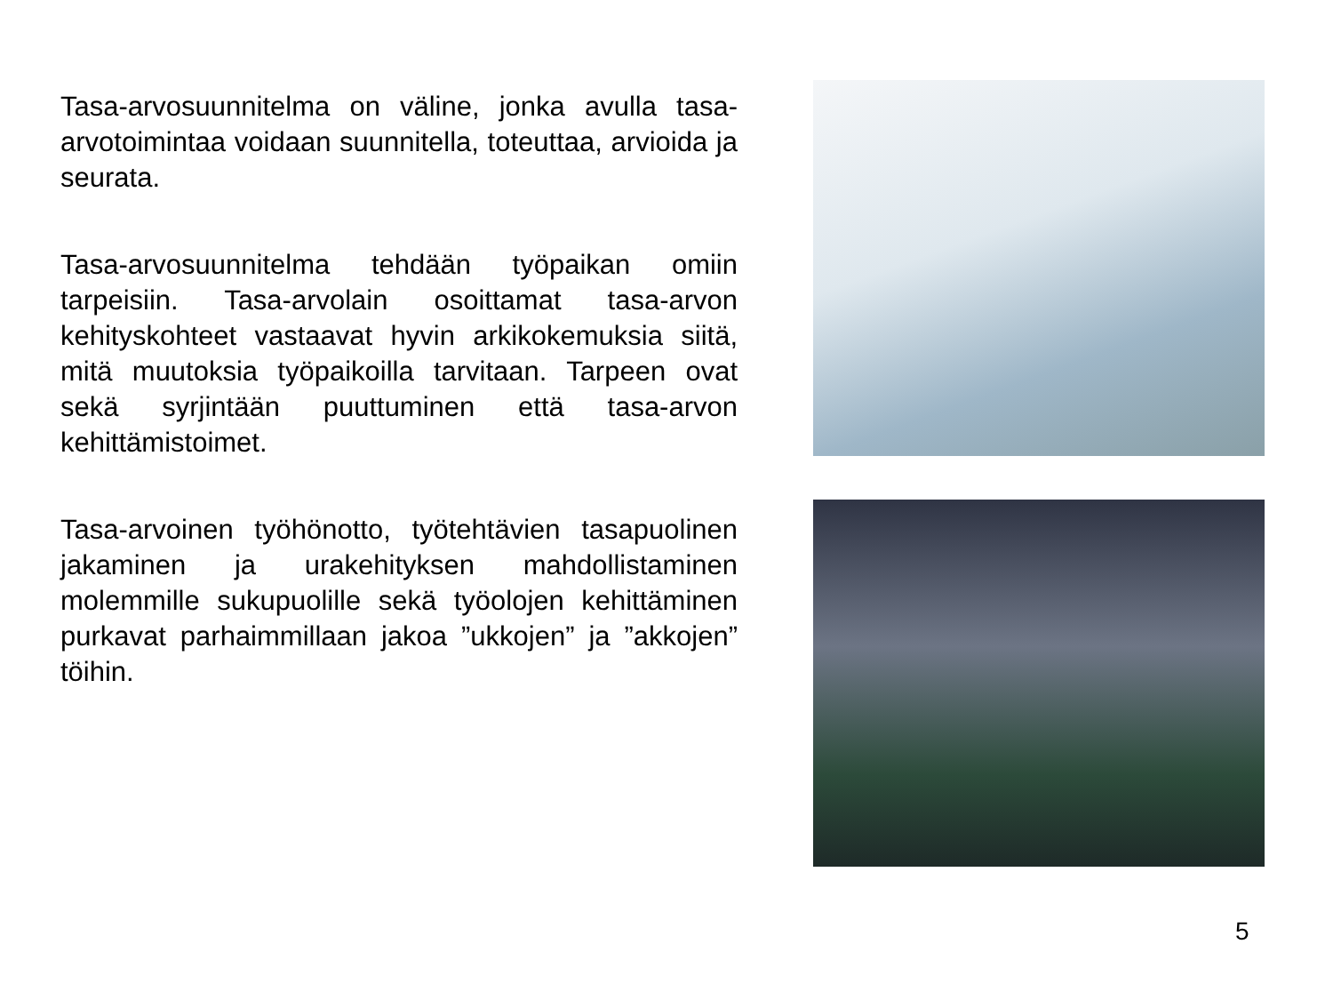Tasa-arvosuunnitelma on väline, jonka avulla tasa-arvotoimintaa voidaan suunnitella, toteuttaa, arvioida ja seurata.
Tasa-arvosuunnitelma tehdään työpaikan omiin tarpeisiin. Tasa-arvolain osoittamat tasa-arvon kehityskohteet vastaavat hyvin arkikokemuksia siitä, mitä muutoksia työpaikoilla tarvitaan. Tarpeen ovat sekä syrjintään puuttuminen että tasa-arvon kehittämistoimet.
Tasa-arvoinen työhönotto, työtehtävien tasapuolinen jakaminen ja urakehityksen mahdollistaminen molemmille sukupuolille sekä työolojen kehittäminen purkavat parhaimmillaan jakoa ”ukkojen” ja ”akkojen” töihin.
5